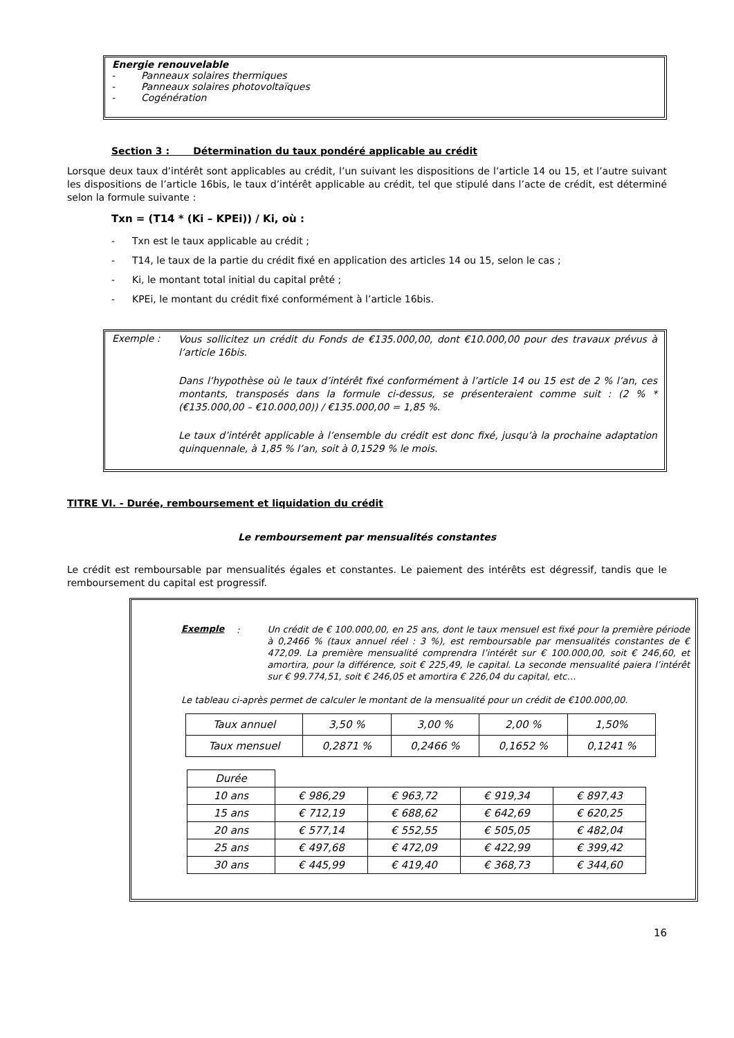Energie renouvelable
- Panneaux solaires thermiques
- Panneaux solaires photovoltaïques
- Cogénération
Section 3 : Détermination du taux pondéré applicable au crédit
Lorsque deux taux d’intérêt sont applicables au crédit, l’un suivant les dispositions de l’article 14 ou 15, et l’autre suivant les dispositions de l’article 16bis, le taux d’intérêt applicable au crédit, tel que stipulé dans l’acte de crédit, est déterminé selon la formule suivante :
Txn = (T14 * (Ki – KPEi)) / Ki, où :
- Txn est le taux applicable au crédit ;
- T14, le taux de la partie du crédit fixé en application des articles 14 ou 15, selon le cas ;
- Ki, le montant total initial du capital prêté ;
- KPEi, le montant du crédit fixé conformément à l’article 16bis.
Exemple :
Vous sollicitez un crédit du Fonds de €135.000,00, dont €10.000,00 pour des travaux prévus à l’article 16bis.
Dans l’hypothèse où le taux d’intérêt fixé conformément à l’article 14 ou 15 est de 2 % l’an, ces montants, transposés dans la formule ci-dessus, se présenteraient comme suit : (2 % * (€135.000,00 – €10.000,00)) / €135.000,00 = 1,85 %.
Le taux d’intérêt applicable à l’ensemble du crédit est donc fixé, jusqu’à la prochaine adaptation quinquennale, à 1,85 % l’an, soit à 0,1529 % le mois.
TITRE VI. - Durée, remboursement et liquidation du crédit
Le remboursement par mensualités constantes
Le crédit est remboursable par mensualités égales et constantes. Le paiement des intérêts est dégressif, tandis que le remboursement du capital est progressif.
Exemple
:
Un crédit de € 100.000,00, en 25 ans, dont le taux mensuel est fixé pour la première période à 0,2466 % (taux annuel réel : 3 %), est remboursable par mensualités constantes de € 472,09. La première mensualité comprendra l’intérêt sur € 100.000,00, soit € 246,60, et amortira, pour la différence, soit € 225,49, le capital. La seconde mensualité paiera l’intérêt sur € 99.774,51, soit € 246,05 et amortira € 226,04 du capital, etc…
Le tableau ci-après permet de calculer le montant de la mensualité pour un crédit de €100.000,00.
| Taux annuel | 3,50 % | 3,00 % | 2,00 % | 1,50% |
| Taux mensuel | 0,2871 % | 0,2466 % | 0,1652 % | 0,1241 % |
| Durée | | | | |
| 10 ans | € 986,29 | € 963,72 | € 919,34 | € 897,43 |
| 15 ans | € 712,19 | € 688,62 | € 642,69 | € 620,25 |
| 20 ans | € 577,14 | € 552,55 | € 505,05 | € 482,04 |
| 25 ans | € 497,68 | € 472,09 | € 422,99 | € 399,42 |
| 30 ans | € 445,99 | € 419,40 | € 368,73 | € 344,60 |
16